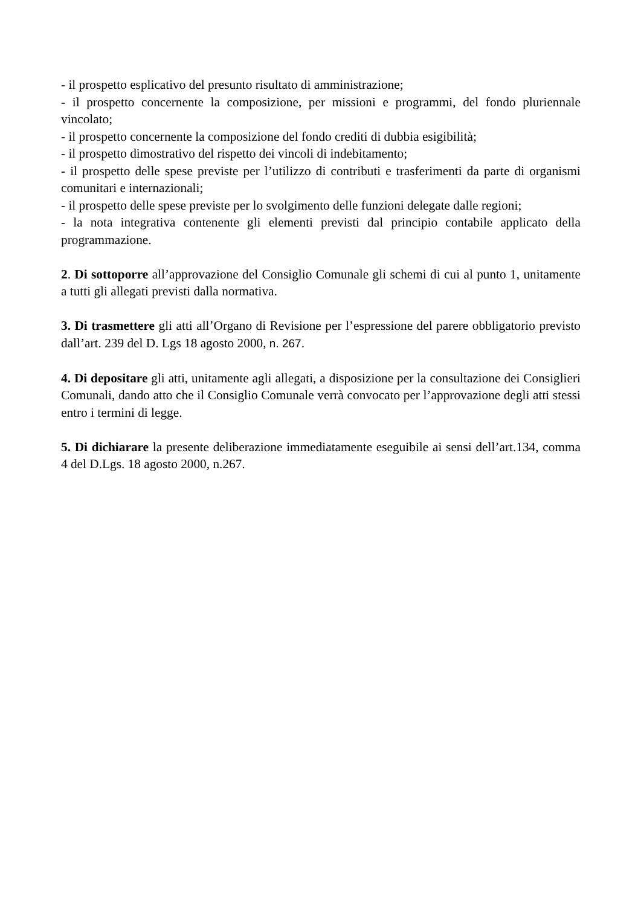- il prospetto esplicativo del presunto risultato di amministrazione;
- il prospetto concernente la composizione, per missioni e programmi, del fondo pluriennale vincolato;
- il prospetto concernente la composizione del fondo crediti di dubbia esigibilità;
- il prospetto dimostrativo del rispetto dei vincoli di indebitamento;
- il prospetto delle spese previste per l’utilizzo di contributi e trasferimenti da parte di organismi comunitari e internazionali;
- il prospetto delle spese previste per lo svolgimento delle funzioni delegate dalle regioni;
- la nota integrativa contenente gli elementi previsti dal principio contabile applicato della programmazione.
2. Di sottoporre all’approvazione del Consiglio Comunale gli schemi di cui al punto 1, unitamente a tutti gli allegati previsti dalla normativa.
3. Di trasmettere gli atti all’Organo di Revisione per l’espressione del parere obbligatorio previsto dall’art. 239 del D. Lgs 18 agosto 2000, n. 267.
4. Di depositare gli atti, unitamente agli allegati, a disposizione per la consultazione dei Consiglieri Comunali, dando atto che il Consiglio Comunale verrà convocato per l’approvazione degli atti stessi entro i termini di legge.
5. Di dichiarare la presente deliberazione immediatamente eseguibile ai sensi dell’art.134, comma 4 del D.Lgs. 18 agosto 2000, n.267.